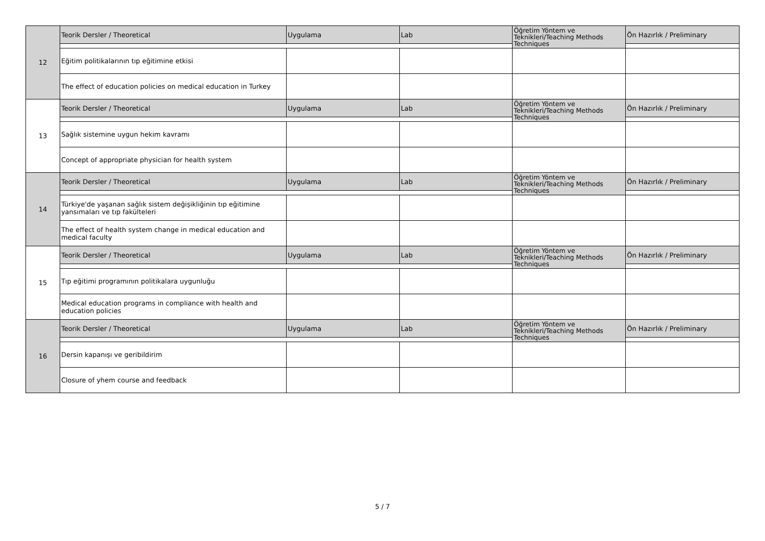| 12 | Teorik Dersler / Theoretical | Uygulama | Lab | Öğretim Yöntem ve Teknikleri/Teaching Methods Techniques | Ön Hazırlık / Preliminary |
| | Eğitim politikalarının tıp eğitimine etkisi | | | | |
| | The effect of education policies on medical education in Turkey | | | | |
| 13 | Teorik Dersler / Theoretical | Uygulama | Lab | Öğretim Yöntem ve Teknikleri/Teaching Methods Techniques | Ön Hazırlık / Preliminary |
| | Sağlık sistemine uygun hekim kavramı | | | | |
| | Concept of appropriate physician for health system | | | | |
| 14 | Teorik Dersler / Theoretical | Uygulama | Lab | Öğretim Yöntem ve Teknikleri/Teaching Methods Techniques | Ön Hazırlık / Preliminary |
| | Türkiye'de yaşanan sağlık sistem değişikliğinin tıp eğitimine yansımaları ve tıp fakülteleri | | | | |
| | The effect of health system change in medical education and medical faculty | | | | |
| 15 | Teorik Dersler / Theoretical | Uygulama | Lab | Öğretim Yöntem ve Teknikleri/Teaching Methods Techniques | Ön Hazırlık / Preliminary |
| | Tıp eğitimi programının politikalara uygunluğu | | | | |
| | Medical education programs in compliance with health and education policies | | | | |
| 16 | Teorik Dersler / Theoretical | Uygulama | Lab | Öğretim Yöntem ve Teknikleri/Teaching Methods Techniques | Ön Hazırlık / Preliminary |
| | Dersin kapanışı ve geribildirim | | | | |
| | Closure of yhem course and feedback | | | | |
5 / 7